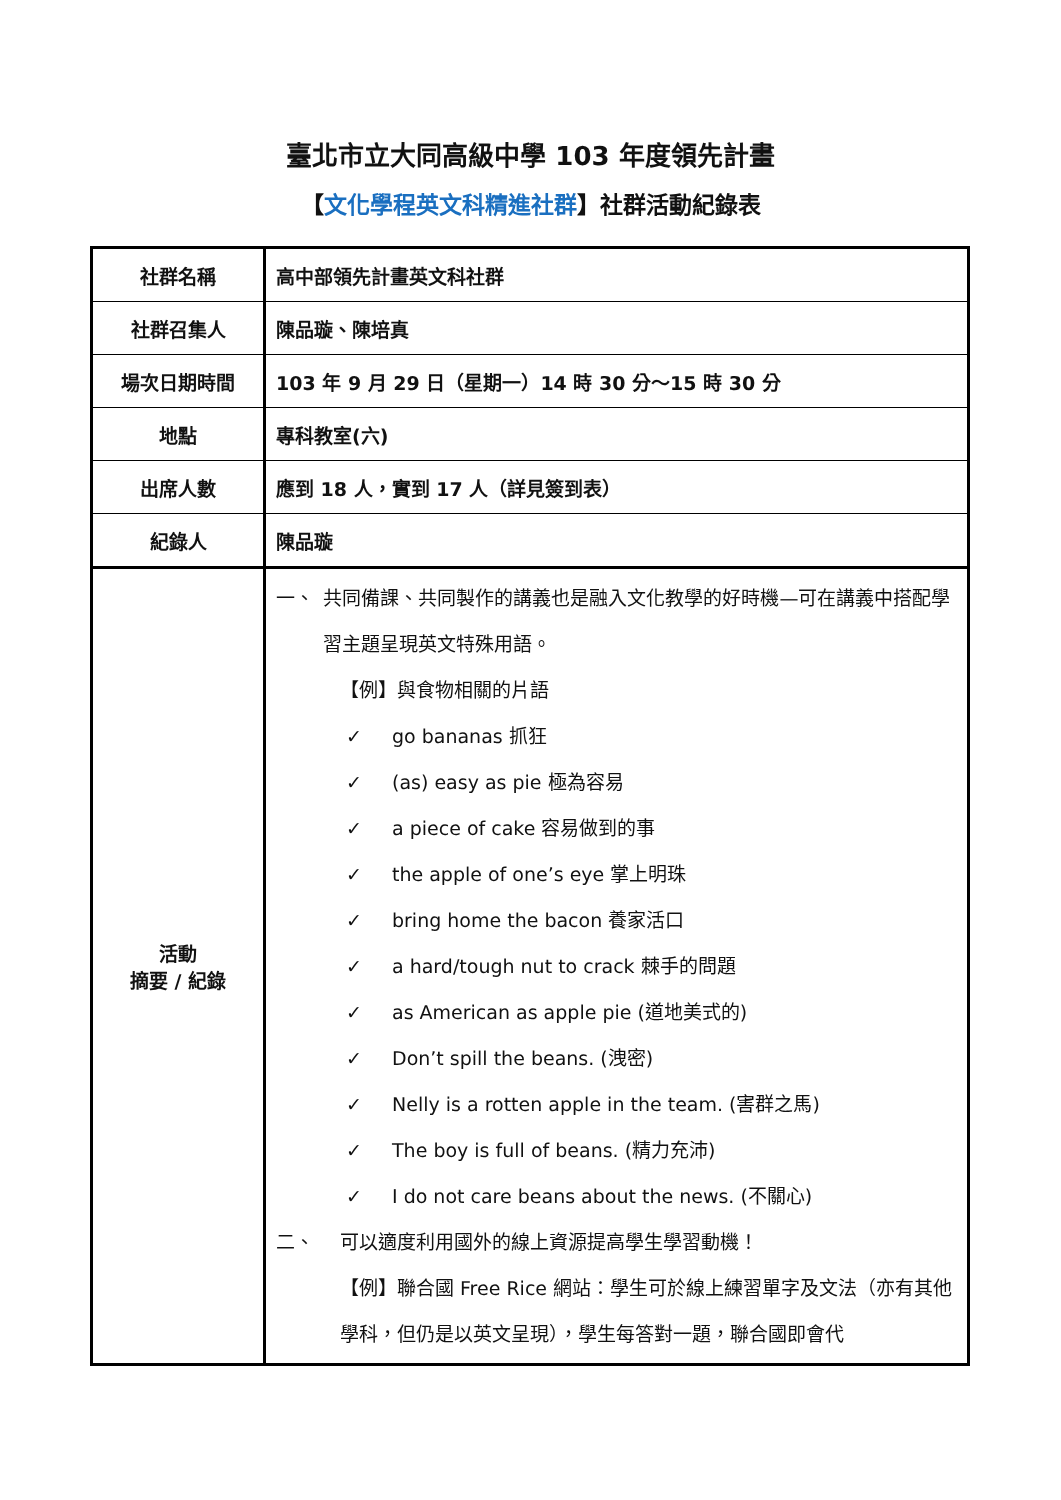臺北市立大同高級中學 103 年度領先計畫
【文化學程英文科精進社群】社群活動紀錄表
| 社群名稱 | 高中部領先計畫英文科社群 |
| 社群召集人 | 陳品璇、陳培真 |
| 場次日期時間 | 103 年 9 月 29 日（星期一）14 時 30 分～15 時 30 分 |
| 地點 | 專科教室(六) |
| 出席人數 | 應到 18 人，實到 17 人（詳見簽到表） |
| 紀錄人 | 陳品璇 |
| 活動 摘要 / 紀錄 | 一、 共同備課、共同製作的講義也是融入文化教學的好時機—可在講義中搭配學習主題呈現英文特殊用語。 【例】與食物相關的片語 ✓ go bananas 抓狂 ✓ (as) easy as pie 極為容易 ✓ a piece of cake 容易做到的事 ✓ the apple of one’s eye 掌上明珠 ✓ bring home the bacon 養家活口 ✓ a hard/tough nut to crack 棘手的問題 ✓ as American as apple pie (道地美式的) ✓ Don’t spill the beans. (洩密) ✓ Nelly is a rotten apple in the team. (害群之馬) ✓ The boy is full of beans. (精力充沛) ✓ I do not care beans about the news. (不關心) 二、 可以適度利用國外的線上資源提高學生學習動機！ 【例】聯合國 Free Rice 網站：學生可於線上練習單字及文法（亦有其他學科，但仍是以英文呈現），學生每答對一題，聯合國即會代 |